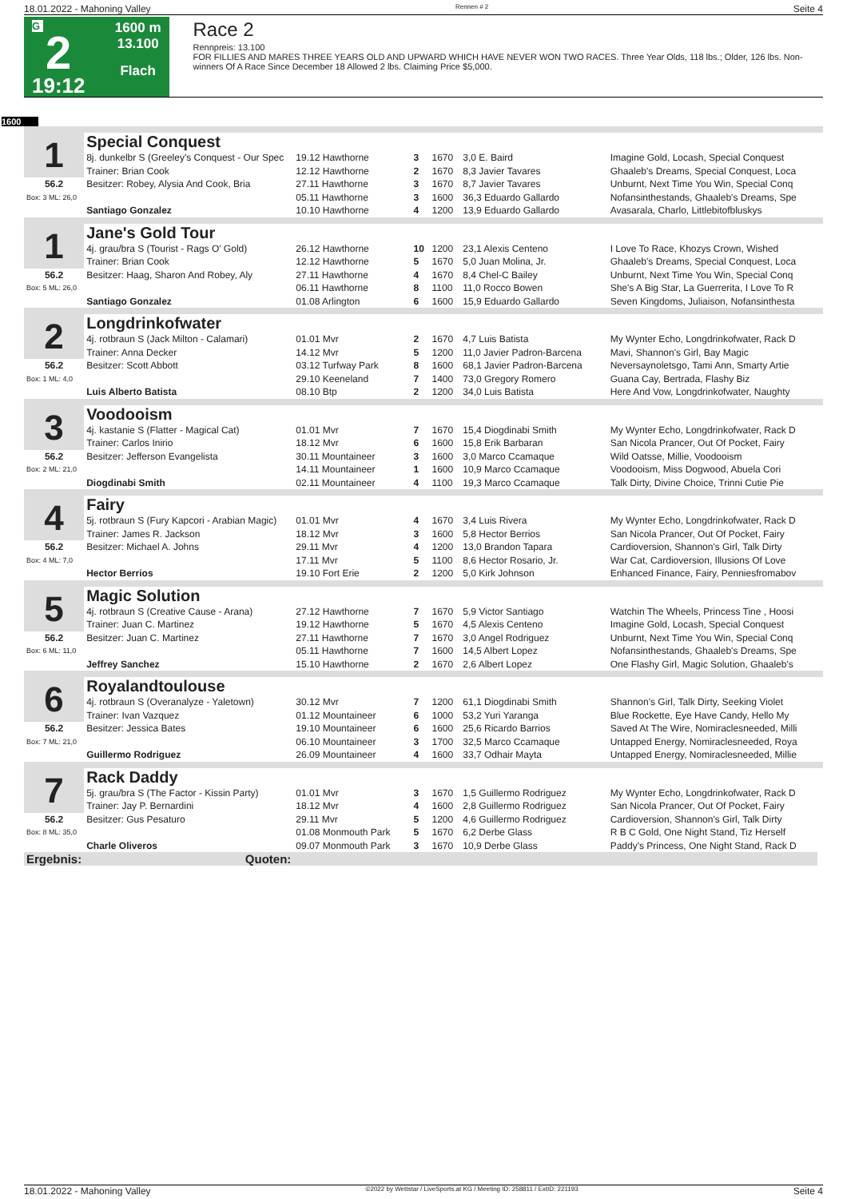18.01.2022 - Mahoning Valley Rennen # 2 Seite 4
G
2
19:12
1600 m
13.100
Flach
Race 2
Rennpreis: 13.100
FOR FILLIES AND MARES THREE YEARS OLD AND UPWARD WHICH HAVE NEVER WON TWO RACES. Three Year Olds, 118 lbs.; Older, 126 lbs. Non-winners Of A Race Since December 18 Allowed 2 lbs. Claiming Price $5,000.
1600
| 1 | Special Conquest | | | | | | |
| | 8j. dunkelbr S (Greeley's Conquest - Our Spec | 19.12 Hawthorne | 3 | 1670 | 3,0 E. Baird | Imagine Gold, Locash, Special Conquest | |
| | Trainer: Brian Cook | 12.12 Hawthorne | 2 | 1670 | 8,3 Javier Tavares | Ghaaleb's Dreams, Special Conquest, Loca | |
| 56.2 | Besitzer: Robey, Alysia And Cook, Bria | 27.11 Hawthorne | 3 | 1670 | 8,7 Javier Tavares | Unburnt, Next Time You Win, Special Conq | |
| Box: 3 ML: 26,0 | | 05.11 Hawthorne | 3 | 1600 | 36,3 Eduardo Gallardo | Nofansinthestands, Ghaaleb's Dreams, Spe | |
| | Santiago Gonzalez | 10.10 Hawthorne | 4 | 1200 | 13,9 Eduardo Gallardo | Avasarala, Charlo, Littlebitofbluskys | |
| 1 | Jane's Gold Tour | | | | | | |
| | 4j. grau/bra S (Tourist - Rags O' Gold) | 26.12 Hawthorne | 10 | 1200 | 23,1 Alexis Centeno | I Love To Race, Khozys Crown, Wished | |
| | Trainer: Brian Cook | 12.12 Hawthorne | 5 | 1670 | 5,0 Juan Molina, Jr. | Ghaaleb's Dreams, Special Conquest, Loca | |
| 56.2 | Besitzer: Haag, Sharon And Robey, Aly | 27.11 Hawthorne | 4 | 1670 | 8,4 Chel-C Bailey | Unburnt, Next Time You Win, Special Conq | |
| Box: 5 ML: 26,0 | | 06.11 Hawthorne | 8 | 1100 | 11,0 Rocco Bowen | She's A Big Star, La Guerrerita, I Love To R | |
| | Santiago Gonzalez | 01.08 Arlington | 6 | 1600 | 15,9 Eduardo Gallardo | Seven Kingdoms, Juliaison, Nofansinthesta | |
| 2 | Longdrinkofwater | | | | | | |
| | 4j. rotbraun S (Jack Milton - Calamari) | 01.01 Mvr | 2 | 1670 | 4,7 Luis Batista | My Wynter Echo, Longdrinkofwater, Rack D | |
| | Trainer: Anna Decker | 14.12 Mvr | 5 | 1200 | 11,0 Javier Padron-Barcena | Mavi, Shannon's Girl, Bay Magic | |
| 56.2 | Besitzer: Scott Abbott | 03.12 Turfway Park | 8 | 1600 | 68,1 Javier Padron-Barcena | Neversaynoletsgo, Tami Ann, Smarty Artie | |
| Box: 1 ML: 4,0 | | 29.10 Keeneland | 7 | 1400 | 73,0 Gregory Romero | Guana Cay, Bertrada, Flashy Biz | |
| | Luis Alberto Batista | 08.10 Btp | 2 | 1200 | 34,0 Luis Batista | Here And Vow, Longdrinkofwater, Naughty | |
| 3 | Voodooism | | | | | | |
| | 4j. kastanie S (Flatter - Magical Cat) | 01.01 Mvr | 7 | 1670 | 15,4 Diogdinabi Smith | My Wynter Echo, Longdrinkofwater, Rack D | |
| | Trainer: Carlos Inirio | 18.12 Mvr | 6 | 1600 | 15,8 Erik Barbaran | San Nicola Prancer, Out Of Pocket, Fairy | |
| 56.2 | Besitzer: Jefferson Evangelista | 30.11 Mountaineer | 3 | 1600 | 3,0 Marco Ccamaque | Wild Oatsse, Millie, Voodooism | |
| Box: 2 ML: 21,0 | | 14.11 Mountaineer | 1 | 1600 | 10,9 Marco Ccamaque | Voodooism, Miss Dogwood, Abuela Cori | |
| | Diogdinabi Smith | 02.11 Mountaineer | 4 | 1100 | 19,3 Marco Ccamaque | Talk Dirty, Divine Choice, Trinni Cutie Pie | |
| 4 | Fairy | | | | | | |
| | 5j. rotbraun S (Fury Kapcori - Arabian Magic) | 01.01 Mvr | 4 | 1670 | 3,4 Luis Rivera | My Wynter Echo, Longdrinkofwater, Rack D | |
| | Trainer: James R. Jackson | 18.12 Mvr | 3 | 1600 | 5,8 Hector Berrios | San Nicola Prancer, Out Of Pocket, Fairy | |
| 56.2 | Besitzer: Michael A. Johns | 29.11 Mvr | 4 | 1200 | 13,0 Brandon Tapara | Cardioversion, Shannon's Girl, Talk Dirty | |
| Box: 4 ML: 7,0 | | 17.11 Mvr | 5 | 1100 | 8,6 Hector Rosario, Jr. | War Cat, Cardioversion, Illusions Of Love | |
| | Hector Berrios | 19.10 Fort Erie | 2 | 1200 | 5,0 Kirk Johnson | Enhanced Finance, Fairy, Penniesfromabov | |
| 5 | Magic Solution | | | | | | |
| | 4j. rotbraun S (Creative Cause - Arana) | 27.12 Hawthorne | 7 | 1670 | 5,9 Victor Santiago | Watchin The Wheels, Princess Tine , Hoosi | |
| | Trainer: Juan C. Martinez | 19.12 Hawthorne | 5 | 1670 | 4,5 Alexis Centeno | Imagine Gold, Locash, Special Conquest | |
| 56.2 | Besitzer: Juan C. Martinez | 27.11 Hawthorne | 7 | 1670 | 3,0 Angel Rodriguez | Unburnt, Next Time You Win, Special Conq | |
| Box: 6 ML: 11,0 | | 05.11 Hawthorne | 7 | 1600 | 14,5 Albert Lopez | Nofansinthestands, Ghaaleb's Dreams, Spe | |
| | Jeffrey Sanchez | 15.10 Hawthorne | 2 | 1670 | 2,6 Albert Lopez | One Flashy Girl, Magic Solution, Ghaaleb's | |
| 6 | Royalandtoulouse | | | | | | |
| | 4j. rotbraun S (Overanalyze - Yaletown) | 30.12 Mvr | 7 | 1200 | 61,1 Diogdinabi Smith | Shannon's Girl, Talk Dirty, Seeking Violet | |
| | Trainer: Ivan Vazquez | 01.12 Mountaineer | 6 | 1000 | 53,2 Yuri Yaranga | Blue Rockette, Eye Have Candy, Hello My | |
| 56.2 | Besitzer: Jessica Bates | 19.10 Mountaineer | 6 | 1600 | 25,6 Ricardo Barrios | Saved At The Wire, Nomiraclesneeded, Milli | |
| Box: 7 ML: 21,0 | | 06.10 Mountaineer | 3 | 1700 | 32,5 Marco Ccamaque | Untapped Energy, Nomiraclesneeded, Roya | |
| | Guillermo Rodriguez | 26.09 Mountaineer | 4 | 1600 | 33,7 Odhair Mayta | Untapped Energy, Nomiraclesneeded, Millie | |
| 7 | Rack Daddy | | | | | | |
| | 5j. grau/bra S (The Factor - Kissin Party) | 01.01 Mvr | 3 | 1670 | 1,5 Guillermo Rodriguez | My Wynter Echo, Longdrinkofwater, Rack D | |
| | Trainer: Jay P. Bernardini | 18.12 Mvr | 4 | 1600 | 2,8 Guillermo Rodriguez | San Nicola Prancer, Out Of Pocket, Fairy | |
| 56.2 | Besitzer: Gus Pesaturo | 29.11 Mvr | 5 | 1200 | 4,6 Guillermo Rodriguez | Cardioversion, Shannon's Girl, Talk Dirty | |
| Box: 8 ML: 35,0 | | 01.08 Monmouth Park | 5 | 1670 | 6,2 Derbe Glass | R B C Gold, One Night Stand, Tiz Herself | |
| | Charle Oliveros | 09.07 Monmouth Park | 3 | 1670 | 10,9 Derbe Glass | Paddy's Princess, One Night Stand, Rack D | |
| Ergebnis: | Quoten: | | | | | | |
18.01.2022 - Mahoning Valley ©2022 by Wettstar / LiveSports.at KG / Meeting ID: 258811 / ExtID: 221193 Seite 4